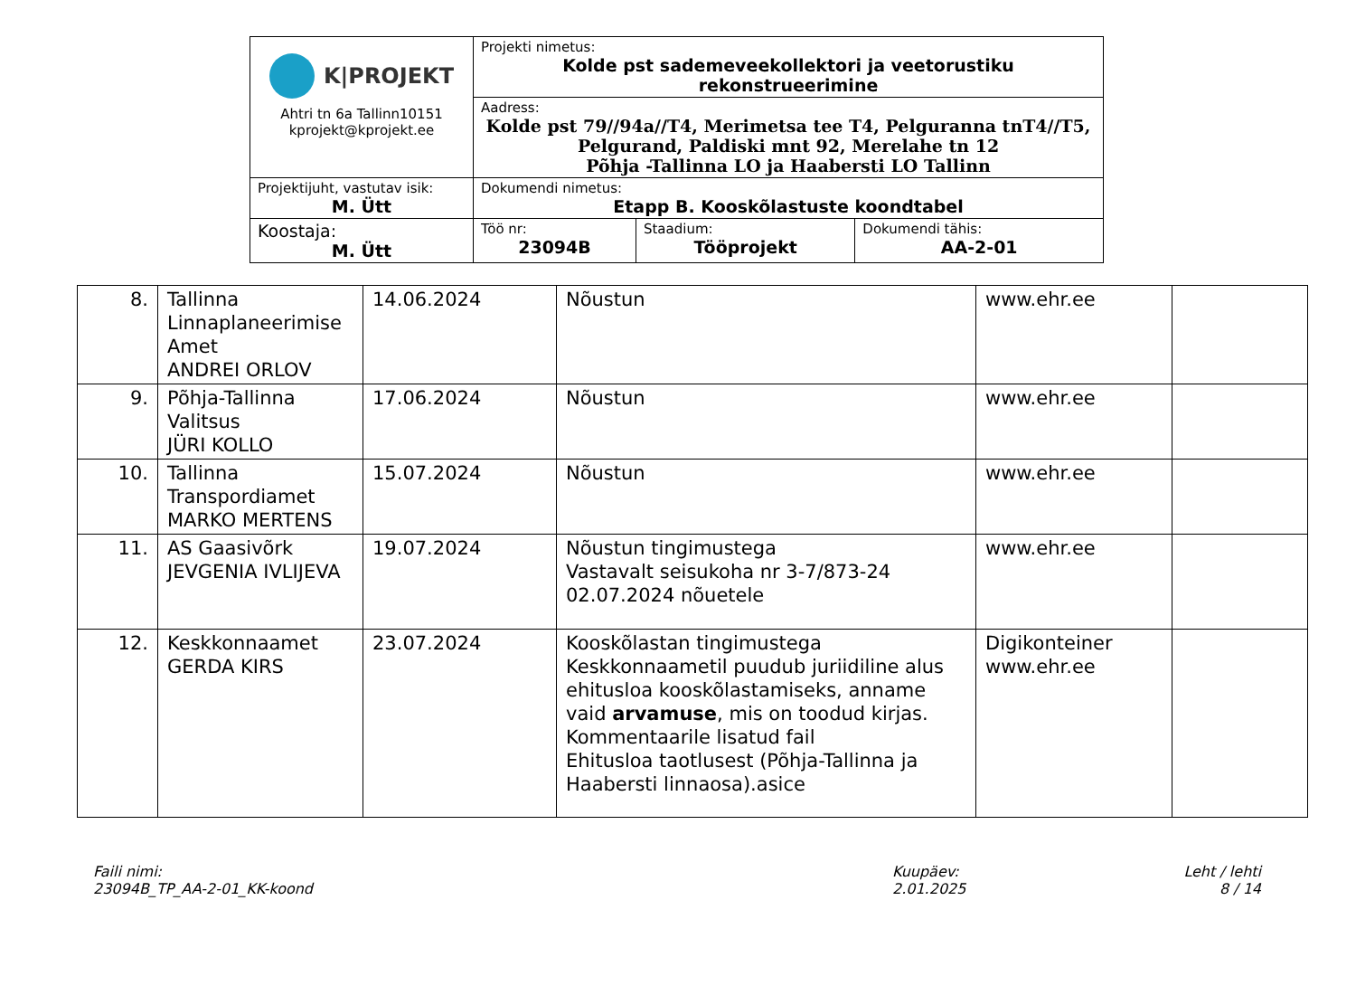| K/PROJEKT Ahtri tn 6a Tallinn10151 kprojekt@kprojekt.ee | Projekti nimetus: Kolde pst sademeveekollektori ja veetorustiku rekonstrueerimine | | |
| | Aadress: Kolde pst 79//94a//T4, Merimetsa tee T4, Pelguranna tnT4//T5, Pelgurand, Paldiski mnt 92, Merelahe tn 12 Põhja -Tallinna LO ja Haabersti LO Tallinn | | |
| Projektijuht, vastutav isik: M. Ütt | Dokumendi nimetus: Etapp B. Kooskõlastuste koondtabel | | |
| Koostaja: M. Ütt | Töö nr: 23094B | Staadium: Tööprojekt | Dokumendi tähis: AA-2-01 |
| 8. | Tallinna Linnaplaneerimise Amet ANDREI ORLOV | 14.06.2024 | Nõustun | www.ehr.ee | |
| 9. | Põhja-Tallinna Valitsus JÜRI KOLLO | 17.06.2024 | Nõustun | www.ehr.ee | |
| 10. | Tallinna Transpordiamet MARKO MERTENS | 15.07.2024 | Nõustun | www.ehr.ee | |
| 11. | AS Gaasivõrk JEVGENIA IVLIJEVA | 19.07.2024 | Nõustun tingimustega Vastavalt seisukoha nr 3-7/873-24 02.07.2024 nõuetele | www.ehr.ee | |
| 12. | Keskkonnaamet GERDA KIRS | 23.07.2024 | Kooskõlastan tingimustega Keskkonnaametil puudub juriidiline alus ehitusloa kooskõlastamiseks, anname vaid arvamuse , mis on toodud kirjas. Kommentaarile lisatud fail Ehitusloa taotlusest (Põhja-Tallinna ja Haabersti linnaosa).asice | Digikonteiner www.ehr.ee | |
Faili nimi:
23094B_TP_AA-2-01_KK-koond
Kuupäev:
2.01.2025
Leht / lehti
8 / 14